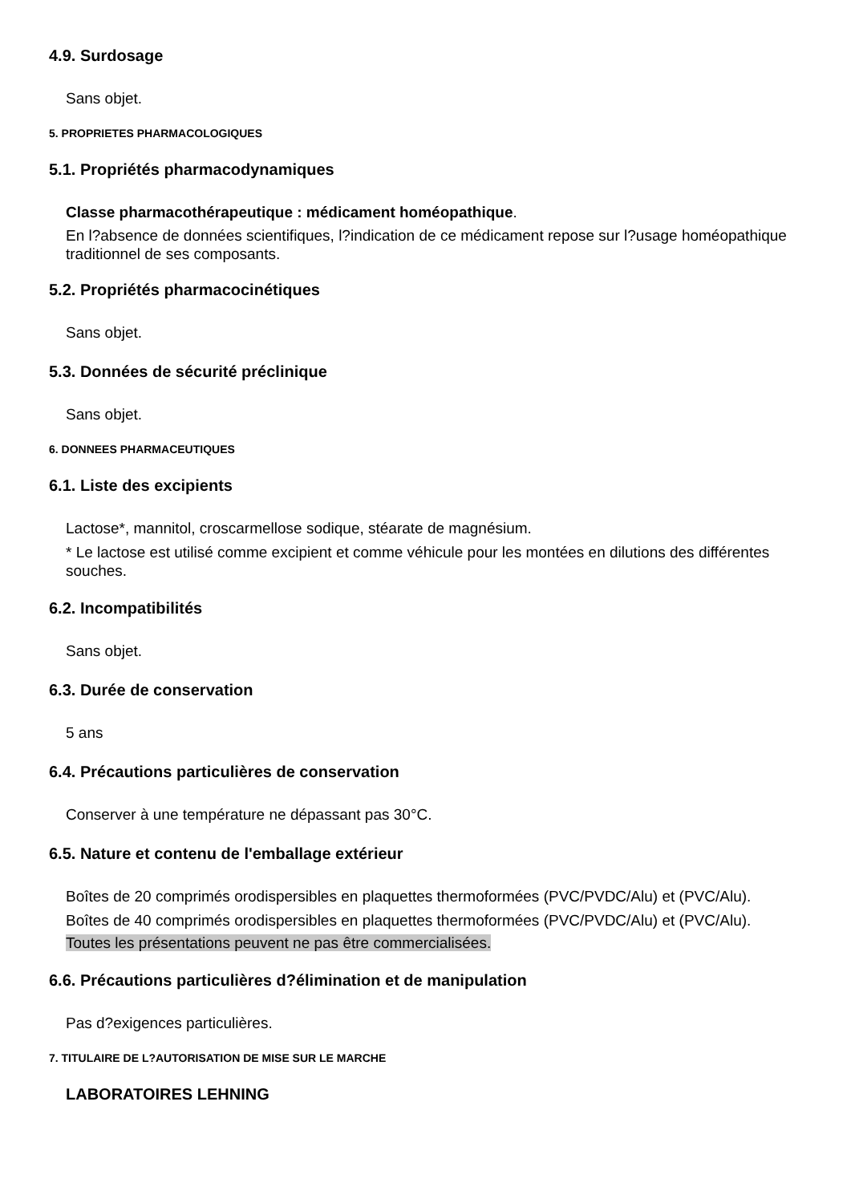4.9. Surdosage
Sans objet.
5. PROPRIETES PHARMACOLOGIQUES
5.1. Propriétés pharmacodynamiques
Classe pharmacothérapeutique : médicament homéopathique.
En l?absence de données scientifiques, l?indication de ce médicament repose sur l?usage homéopathique traditionnel de ses composants.
5.2. Propriétés pharmacocinétiques
Sans objet.
5.3. Données de sécurité préclinique
Sans objet.
6. DONNEES PHARMACEUTIQUES
6.1. Liste des excipients
Lactose*, mannitol, croscarmellose sodique, stéarate de magnésium.
* Le lactose est utilisé comme excipient et comme véhicule pour les montées en dilutions des différentes souches.
6.2. Incompatibilités
Sans objet.
6.3. Durée de conservation
5 ans
6.4. Précautions particulières de conservation
Conserver à une température ne dépassant pas 30°C.
6.5. Nature et contenu de l'emballage extérieur
Boîtes de 20 comprimés orodispersibles en plaquettes thermoformées (PVC/PVDC/Alu) et (PVC/Alu).
Boîtes de 40 comprimés orodispersibles en plaquettes thermoformées (PVC/PVDC/Alu) et (PVC/Alu).
Toutes les présentations peuvent ne pas être commercialisées.
6.6. Précautions particulières d?élimination et de manipulation
Pas d?exigences particulières.
7. TITULAIRE DE L?AUTORISATION DE MISE SUR LE MARCHE
LABORATOIRES LEHNING